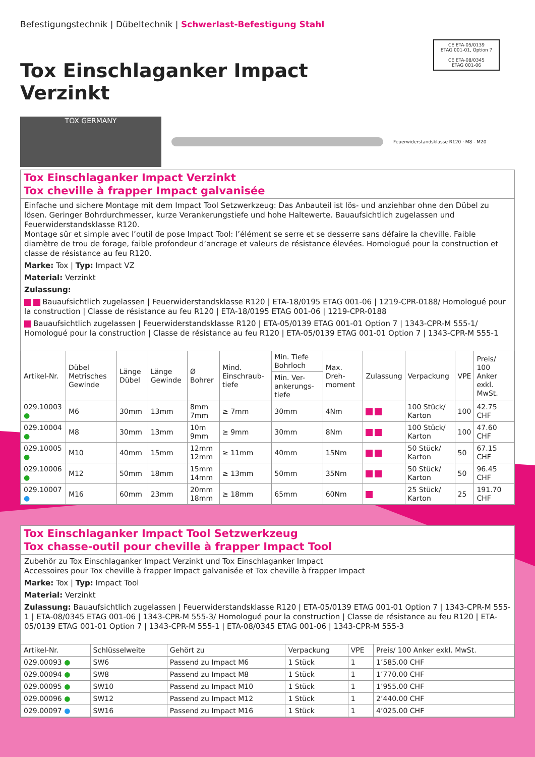CE ETA-05/0139
ETAG 001-01, Option 7
CE ETA-08/0345
ETAG 001-06
Befestigungstechnik | Dübeltechnik | Schwerlast-Befestigung Stahl
Tox Einschlaganker Impact Verzinkt
TOX GERMANY
Feuerwiderstandsklasse R120 · M8 - M20
Tox Einschlaganker Impact Verzinkt
Tox cheville à frapper Impact galvanisée
Einfache und sichere Montage mit dem Impact Tool Setzwerkzeug: Das Anbauteil ist lös- und anziehbar ohne den Dübel zu lösen. Geringer Bohrdurchmesser, kurze Verankerungstiefe und hohe Haltewerte. Bauaufsichtlich zugelassen und Feuerwiderstandsklasse R120.
Montage sûr et simple avec l’outil de pose Impact Tool: l’élément se serre et se desserre sans défaire la cheville. Faible diamètre de trou de forage, faible profondeur d’ancrage et valeurs de résistance élevées. Homologué pour la construction et classe de résistance au feu R120.
Marke: Tox | Typ: Impact VZ
Material: Verzinkt
Zulassung:
Bauaufsichtlich zugelassen | Feuerwiderstandsklasse R120 | ETA-18/0195 ETAG 001-06 | 1219-CPR-0188/ Homologué pour la construction | Classe de résistance au feu R120 | ETA-18/0195 ETAG 001-06 | 1219-CPR-0188
Bauaufsichtlich zugelassen | Feuerwiderstandsklasse R120 | ETA-05/0139 ETAG 001-01 Option 7 | 1343-CPR-M 555-1/ Homologué pour la construction | Classe de résistance au feu R120 | ETA-05/0139 ETAG 001-01 Option 7 | 1343-CPR-M 555-1
| Artikel-Nr. | Dübel Metrisches Gewinde | Länge Dübel | Länge Gewinde | Ø Bohrer | Mind. Einschraub-tiefe | Min. Tiefe Bohrloch | Max. Dreh-moment | Zulassung | Verpackung | VPE | Preis/ 100 Anker exkl. MwSt. |
| --- | --- | --- | --- | --- | --- | --- | --- | --- | --- | --- | --- |
| | | | | | | Min. Ver-ankerungs-tiefe | | | | | |
| 029.10003 ● | M6 | 30mm | 13mm | 8mm 7mm | ≥ 7mm | 30mm | 4Nm | | 100 Stück/ Karton | 100 | 42.75 CHF |
| 029.10004 ● | M8 | 30mm | 13mm | 10m 9mm | ≥ 9mm | 30mm | 8Nm | | 100 Stück/ Karton | 100 | 47.60 CHF |
| 029.10005 ● | M10 | 40mm | 15mm | 12mm 12mm | ≥ 11mm | 40mm | 15Nm | | 50 Stück/ Karton | 50 | 67.15 CHF |
| 029.10006 ● | M12 | 50mm | 18mm | 15mm 14mm | ≥ 13mm | 50mm | 35Nm | | 50 Stück/ Karton | 50 | 96.45 CHF |
| 029.10007 ● | M16 | 60mm | 23mm | 20mm 18mm | ≥ 18mm | 65mm | 60Nm | | 25 Stück/ Karton | 25 | 191.70 CHF |
Tox Einschlaganker Impact Tool Setzwerkzeug
Tox chasse-outil pour cheville à frapper Impact Tool
Zubehör zu Tox Einschlaganker Impact Verzinkt und Tox Einschlaganker Impact
Accessoires pour Tox cheville à frapper Impact galvanisée et Tox cheville à frapper Impact
Marke: Tox | Typ: Impact Tool
Material: Verzinkt
Zulassung: Bauaufsichtlich zugelassen | Feuerwiderstandsklasse R120 | ETA-05/0139 ETAG 001-01 Option 7 | 1343-CPR-M 555-1 | ETA-08/0345 ETAG 001-06 | 1343-CPR-M 555-3/ Homologué pour la construction | Classe de résistance au feu R120 | ETA-05/0139 ETAG 001-01 Option 7 | 1343-CPR-M 555-1 | ETA-08/0345 ETAG 001-06 | 1343-CPR-M 555-3
| Artikel-Nr. | Schlüsselweite | Gehört zu | Verpackung | VPE | Preis/ 100 Anker exkl. MwSt. |
| --- | --- | --- | --- | --- | --- |
| 029.00093 ● | SW6 | Passend zu Impact M6 | 1 Stück | 1 | 1’585.00 CHF |
| 029.00094 ● | SW8 | Passend zu Impact M8 | 1 Stück | 1 | 1’770.00 CHF |
| 029.00095 ● | SW10 | Passend zu Impact M10 | 1 Stück | 1 | 1’955.00 CHF |
| 029.00096 ● | SW12 | Passend zu Impact M12 | 1 Stück | 1 | 2’440.00 CHF |
| 029.00097 ● | SW16 | Passend zu Impact M16 | 1 Stück | 1 | 4’025.00 CHF |